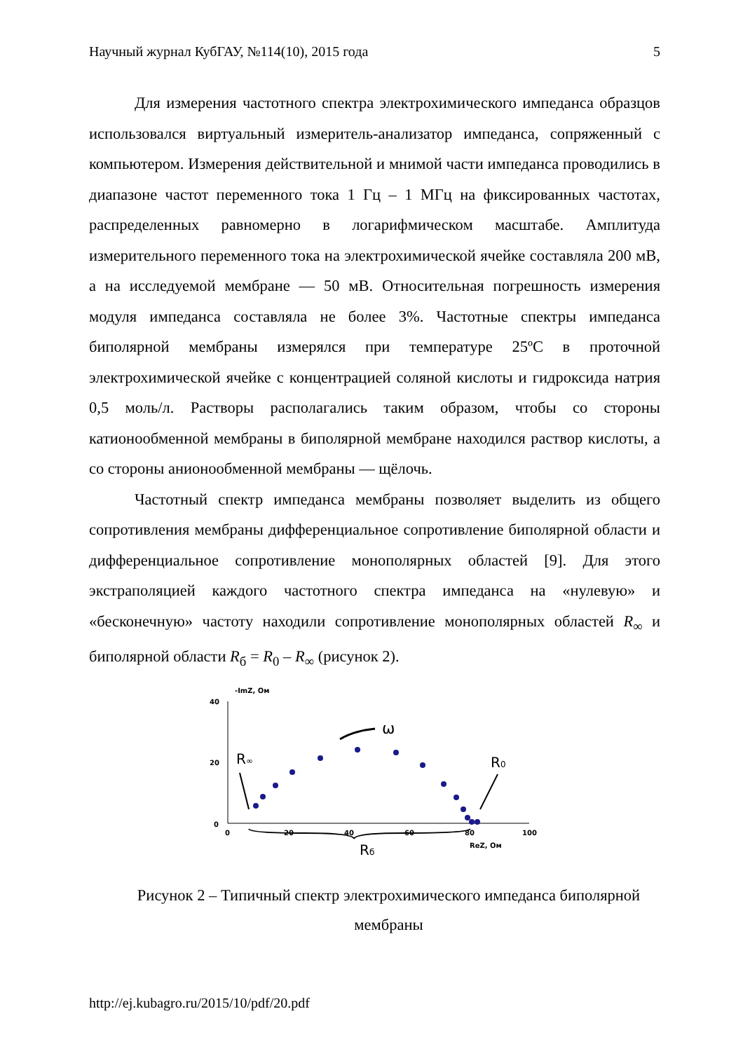Научный журнал КубГАУ, №114(10), 2015 года 5
Для измерения частотного спектра электрохимического импеданса образцов использовался виртуальный измеритель-анализатор импеданса, сопряженный с компьютером. Измерения действительной и мнимой части импеданса проводились в диапазоне частот переменного тока 1 Гц – 1 МГц на фиксированных частотах, распределенных равномерно в логарифмическом масштабе. Амплитуда измерительного переменного тока на электрохимической ячейке составляла 200 мВ, а на исследуемой мембране — 50 мВ. Относительная погрешность измерения модуля импеданса составляла не более 3%. Частотные спектры импеданса биполярной мембраны измерялся при температуре 25ºС в проточной электрохимической ячейке с концентрацией соляной кислоты и гидроксида натрия 0,5 моль/л. Растворы располагались таким образом, чтобы со стороны катионообменной мембраны в биполярной мембране находился раствор кислоты, а со стороны анионообменной мембраны — щёлочь.
Частотный спектр импеданса мембраны позволяет выделить из общего сопротивления мембраны дифференциальное сопротивление биполярной области и дифференциальное сопротивление монополярных областей [9]. Для этого экстраполяцией каждого частотного спектра импеданса на «нулевую» и «бесконечную» частоту находили сопротивление монополярных областей R<sub>∞</sub> и биполярной области R<sub>б</sub> = R<sub>0</sub> – R<sub>∞</sub> (рисунок 2).
-ImZ, Ом
40
20
0
0
20
40
60
80
100
ReZ, Ом
R∞
R0
ω
Rб
Рисунок 2 – Типичный спектр электрохимического импеданса биполярной мембраны
http://ej.kubagro.ru/2015/10/pdf/20.pdf